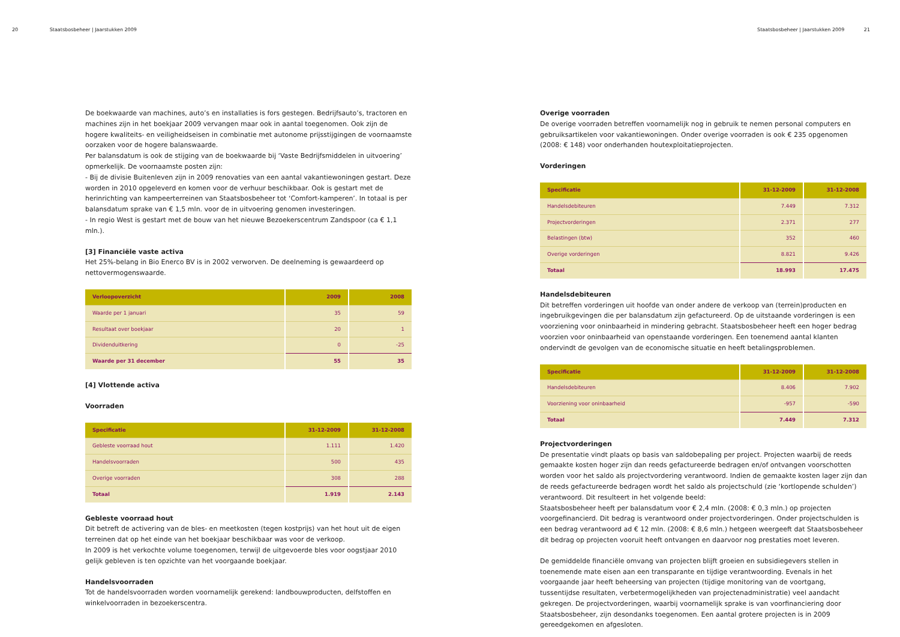20 Staatsbosbeheer | Jaarstukken 2009
Staatsbosbeheer | Jaarstukken 2009 21
De boekwaarde van machines, auto’s en installaties is fors gestegen. Bedrijfsauto’s, tractoren en machines zijn in het boekjaar 2009 vervangen maar ook in aantal toegenomen. Ook zijn de hogere kwaliteits- en veiligheidseisen in combinatie met autonome prijsstijgingen de voornaamste oorzaken voor de hogere balanswaarde.
Per balansdatum is ook de stijging van de boekwaarde bij ‘Vaste Bedrijfsmiddelen in uitvoering’ opmerkelijk. De voornaamste posten zijn:
- Bij de divisie Buitenleven zijn in 2009 renovaties van een aantal vakantiewoningen gestart. Deze worden in 2010 opgeleverd en komen voor de verhuur beschikbaar. Ook is gestart met de herinrichting van kampeerterreinen van Staatsbosbeheer tot ‘Comfort-kamperen’. In totaal is per balansdatum sprake van € 1,5 mln. voor de in uitvoering genomen investeringen.
- In regio West is gestart met de bouw van het nieuwe Bezoekerscentrum Zandspoor (ca € 1,1 mln.).
[3] Financiële vaste activa
Het 25%-belang in Bio Enerco BV is in 2002 verworven. De deelneming is gewaardeerd op nettovermogenswaarde.
| Verloopoverzicht | 2009 | 2008 |
| --- | --- | --- |
| Waarde per 1 januari | 35 | 59 |
| Resultaat over boekjaar | 20 | 1 |
| Dividenduitkering | 0 | -25 |
| Waarde per 31 december | 55 | 35 |
[4] Vlottende activa
Voorraden
| Specificatie | 31-12-2009 | 31-12-2008 |
| --- | --- | --- |
| Gebleste voorraad hout | 1.111 | 1.420 |
| Handelsvoorraden | 500 | 435 |
| Overige voorraden | 308 | 288 |
| Totaal | 1.919 | 2.143 |
Gebleste voorraad hout
Dit betreft de activering van de bles- en meetkosten (tegen kostprijs) van het hout uit de eigen terreinen dat op het einde van het boekjaar beschikbaar was voor de verkoop.
In 2009 is het verkochte volume toegenomen, terwijl de uitgevoerde bles voor oogstjaar 2010 gelijk gebleven is ten opzichte van het voorgaande boekjaar.
Handelsvoorraden
Tot de handelsvoorraden worden voornamelijk gerekend: landbouwproducten, delfstoffen en winkelvoorraden in bezoekerscentra.
Overige voorraden
De overige voorraden betreffen voornamelijk nog in gebruik te nemen personal computers en gebruiksartikelen voor vakantiewoningen. Onder overige voorraden is ook € 235 opgenomen (2008: € 148) voor onderhanden houtexploitatieprojecten.
Vorderingen
| Specificatie | 31-12-2009 | 31-12-2008 |
| --- | --- | --- |
| Handelsdebiteuren | 7.449 | 7.312 |
| Projectvorderingen | 2.371 | 277 |
| Belastingen (btw) | 352 | 460 |
| Overige vorderingen | 8.821 | 9.426 |
| Totaal | 18.993 | 17.475 |
Handelsdebiteuren
Dit betreffen vorderingen uit hoofde van onder andere de verkoop van (terrein)producten en ingebruikgevingen die per balansdatum zijn gefactureerd. Op de uitstaande vorderingen is een voorziening voor oninbaarheid in mindering gebracht. Staatsbosbeheer heeft een hoger bedrag voorzien voor oninbaarheid van openstaande vorderingen. Een toenemend aantal klanten ondervindt de gevolgen van de economische situatie en heeft betalingsproblemen.
| Specificatie | 31-12-2009 | 31-12-2008 |
| --- | --- | --- |
| Handelsdebiteuren | 8.406 | 7.902 |
| Voorziening voor oninbaarheid | -957 | -590 |
| Totaal | 7.449 | 7.312 |
Projectvorderingen
De presentatie vindt plaats op basis van saldobepaling per project. Projecten waarbij de reeds gemaakte kosten hoger zijn dan reeds gefactureerde bedragen en/of ontvangen voorschotten worden voor het saldo als projectvordering verantwoord. Indien de gemaakte kosten lager zijn dan de reeds gefactureerde bedragen wordt het saldo als projectschuld (zie ‘kortlopende schulden’) verantwoord. Dit resulteert in het volgende beeld:
Staatsbosbeheer heeft per balansdatum voor € 2,4 mln. (2008: € 0,3 mln.) op projecten voorgefinancierd. Dit bedrag is verantwoord onder projectvorderingen. Onder projectschulden is een bedrag verantwoord ad € 12 mln. (2008: € 8,6 mln.) hetgeen weergeeft dat Staatsbosbeheer dit bedrag op projecten vooruit heeft ontvangen en daarvoor nog prestaties moet leveren.
De gemiddelde financiële omvang van projecten blijft groeien en subsidiegevers stellen in toenemende mate eisen aan een transparante en tijdige verantwoording. Evenals in het voorgaande jaar heeft beheersing van projecten (tijdige monitoring van de voortgang, tussentijdse resultaten, verbetermogelijkheden van projectenadministratie) veel aandacht gekregen. De projectvorderingen, waarbij voornamelijk sprake is van voorfinanciering door Staatsbosbeheer, zijn desondanks toegenomen. Een aantal grotere projecten is in 2009 gereedgekomen en afgesloten.